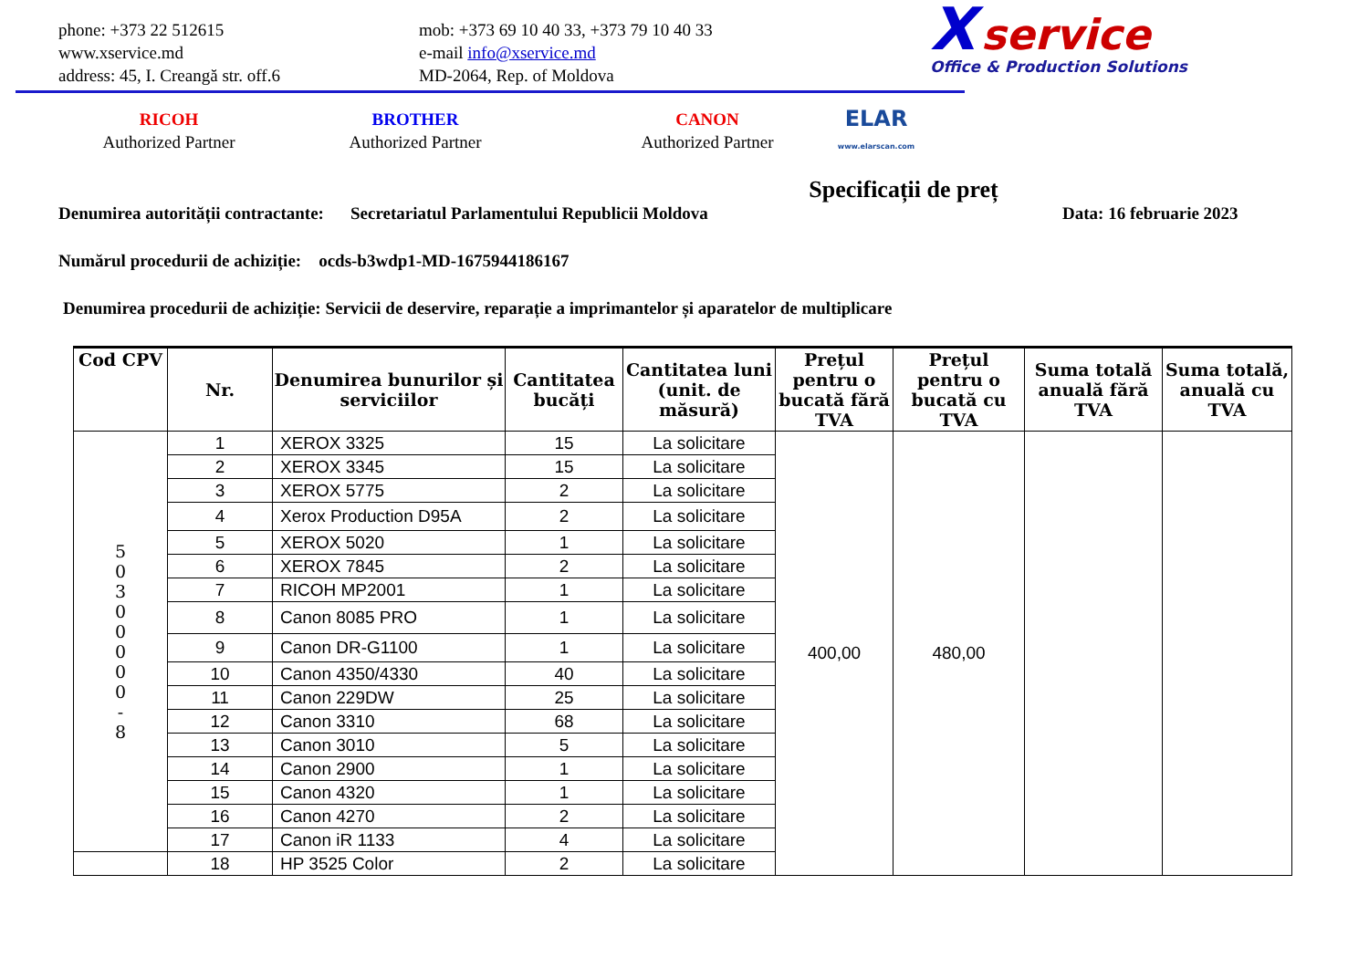phone: +373 22 512615
www.xservice.md
address: 45, I. Creangă str. off.6
mob: +373 69 10 40 33, +373 79 10 40 33
e-mail info@xservice.md
MD-2064, Rep. of Moldova
X service
Office & Production Solutions
RICOH
Authorized Partner
BROTHER
Authorized Partner
CANON
Authorized Partner
ELAR
www.elarscan.com
Specificații de preț
Denumirea autorității contractante: Secretariatul Parlamentului Republicii Moldova Data: 16 februarie 2023
Numărul procedurii de achiziție: ocds-b3wdp1-MD-1675944186167
Denumirea procedurii de achiziție: Servicii de deservire, reparație a imprimantelor și aparatelor de multiplicare
| Cod CPV | Nr. | Denumirea bunurilor și serviciilor | Cantitatea bucăți | Cantitatea luni (unit. de măsură) | Prețul pentru o bucată fără TVA | Prețul pentru o bucată cu TVA | Suma totală anuală fără TVA | Suma totală, anuală cu TVA |
| --- | --- | --- | --- | --- | --- | --- | --- | --- |
| 5 0 3 0 0 0 0 0 - 8 | 1 | XEROX 3325 | 15 | La solicitare | 400,00 | 480,00 | | |
| | 2 | XEROX 3345 | 15 | La solicitare | | | | |
| | 3 | XEROX 5775 | 2 | La solicitare | | | | |
| | 4 | Xerox Production D95A | 2 | La solicitare | | | | |
| | 5 | XEROX 5020 | 1 | La solicitare | | | | |
| | 6 | XEROX 7845 | 2 | La solicitare | | | | |
| | 7 | RICOH MP2001 | 1 | La solicitare | | | | |
| | 8 | Canon 8085 PRO | 1 | La solicitare | | | | |
| | 9 | Canon DR-G1100 | 1 | La solicitare | | | | |
| | 10 | Canon 4350/4330 | 40 | La solicitare | | | | |
| | 11 | Canon 229DW | 25 | La solicitare | | | | |
| | 12 | Canon 3310 | 68 | La solicitare | | | | |
| | 13 | Canon 3010 | 5 | La solicitare | | | | |
| | 14 | Canon 2900 | 1 | La solicitare | | | | |
| | 15 | Canon 4320 | 1 | La solicitare | | | | |
| | 16 | Canon 4270 | 2 | La solicitare | | | | |
| | 17 | Canon iR 1133 | 4 | La solicitare | | | | |
| | 18 | HP 3525 Color | 2 | La solicitare | | | | |